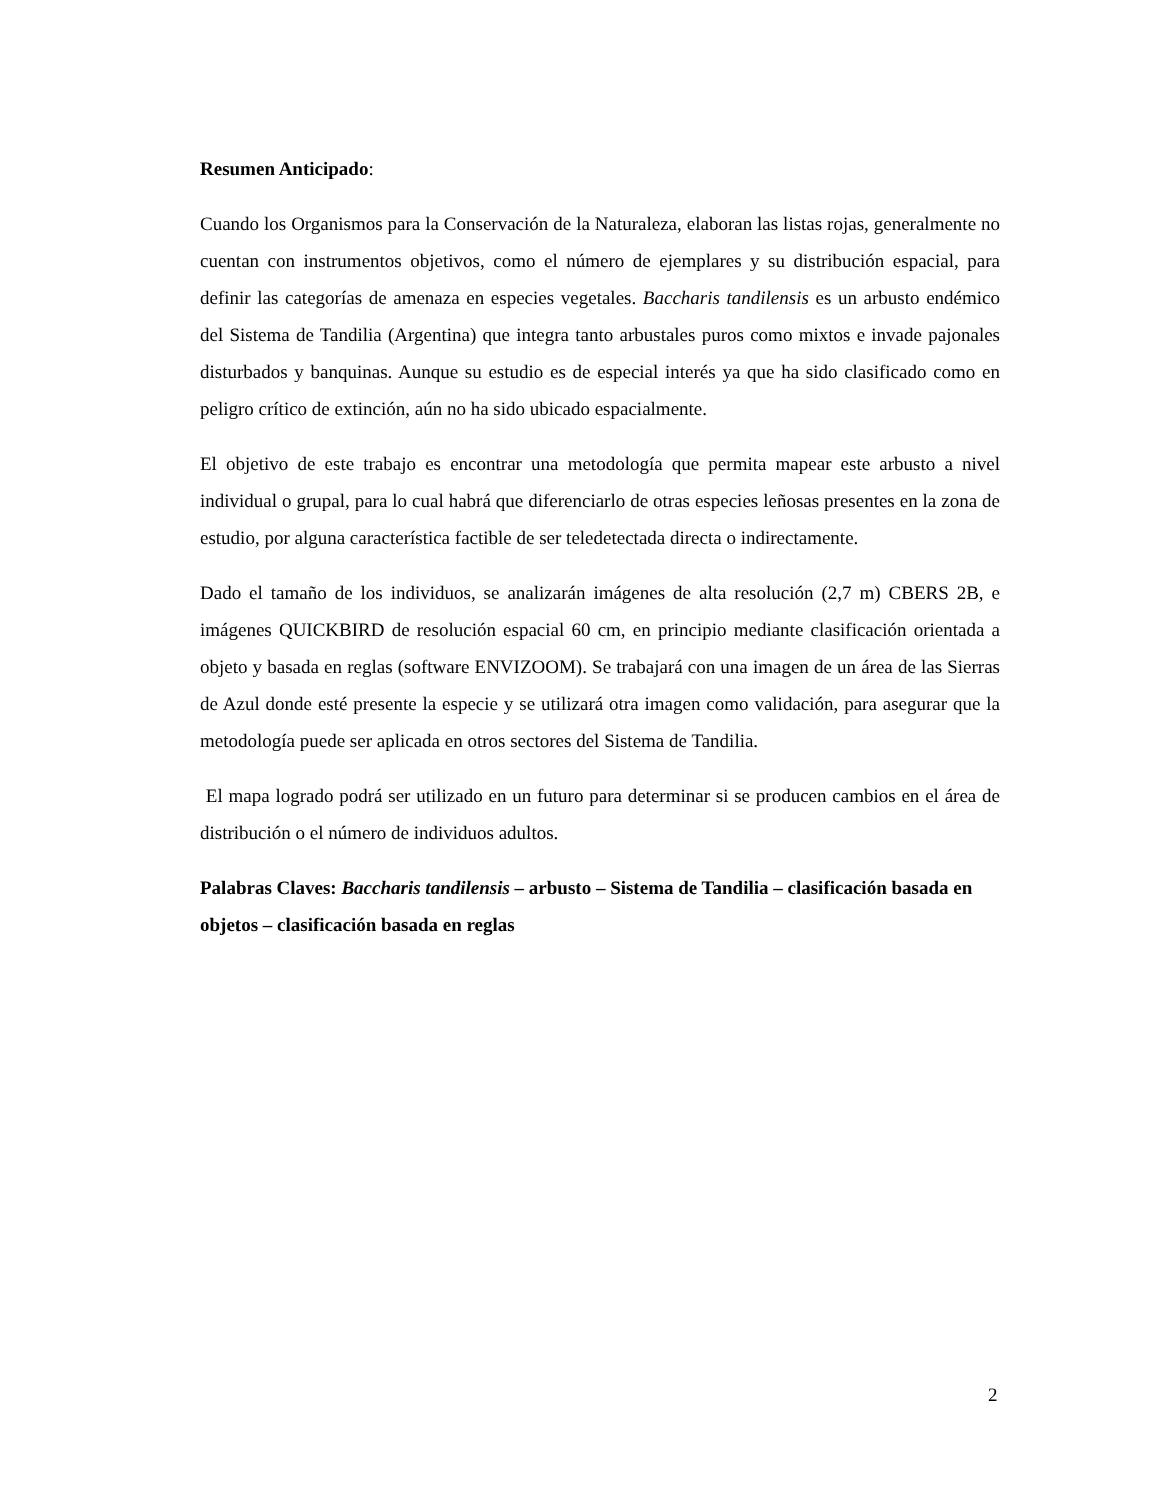Resumen Anticipado:
Cuando los Organismos para la Conservación de la Naturaleza, elaboran las listas rojas, generalmente no cuentan con instrumentos objetivos, como el número de ejemplares y su distribución espacial, para definir las categorías de amenaza en especies vegetales. Baccharis tandilensis es un arbusto endémico del Sistema de Tandilia (Argentina) que integra tanto arbustales puros como mixtos e invade pajonales disturbados y banquinas. Aunque su estudio es de especial interés ya que ha sido clasificado como en peligro crítico de extinción, aún no ha sido ubicado espacialmente.
El objetivo de este trabajo es encontrar una metodología que permita mapear este arbusto a nivel individual o grupal, para lo cual habrá que diferenciarlo de otras especies leñosas presentes en la zona de estudio, por alguna característica factible de ser teledetectada directa o indirectamente.
Dado el tamaño de los individuos, se analizarán imágenes de alta resolución (2,7 m) CBERS 2B, e imágenes QUICKBIRD de resolución espacial 60 cm, en principio mediante clasificación orientada a objeto y basada en reglas (software ENVIZOOM). Se trabajará con una imagen de un área de las Sierras de Azul donde esté presente la especie y se utilizará otra imagen como validación, para asegurar que la metodología puede ser aplicada en otros sectores del Sistema de Tandilia.
El mapa logrado podrá ser utilizado en un futuro para determinar si se producen cambios en el área de distribución o el número de individuos adultos.
Palabras Claves: Baccharis tandilensis – arbusto – Sistema de Tandilia – clasificación basada en objetos – clasificación basada en reglas
2